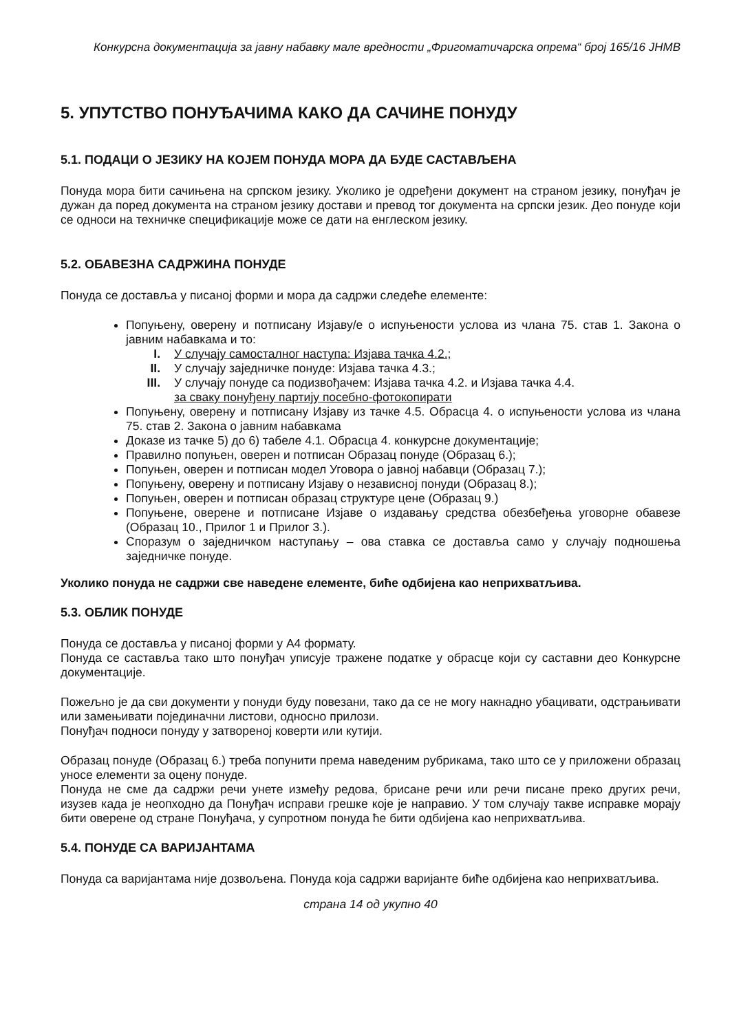Конкурсна документација за јавну набавку мале вредности „Фригоматичарска опрема“ број 165/16 ЈНМВ
5. УПУТСТВО ПОНУЂАЧИМА КАКО ДА САЧИНЕ ПОНУДУ
5.1. ПОДАЦИ О ЈЕЗИКУ НА КОЈЕМ ПОНУДА МОРА ДА БУДЕ САСТАВЉЕНА
Понуда мора бити сачињена на српском језику. Уколико је одређени документ на страном језику, понуђач је дужан да поред документа на страном језику достави и превод тог документа на српски језик. Део понуде који се односи на техничке спецификације може се дати на енглеском језику.
5.2. ОБАВЕЗНА САДРЖИНА ПОНУДЕ
Понуда се доставља у писаној форми и мора да садржи следеће елементе:
Попуњену, оверену и потписану Изјаву/е о испуњености услова из члана 75. став 1. Закона о јавним набавкама и то:
I. У случају самосталног наступа: Изјава тачка 4.2.;
II. У случају заједничке понуде: Изјава тачка 4.3.;
III. У случају понуде са подизвођачем: Изјава тачка 4.2. и Изјава тачка 4.4.
за сваку понуђену партију посебно-фотокопирати
Попуњену, оверену и потписану Изјаву из тачке 4.5. Обрасца 4. о испуњености услова из члана 75. став 2. Закона о јавним набавкама
Доказе из тачке 5) до 6) табеле 4.1. Обрасца 4. конкурсне документације;
Правилно попуњен, оверен и потписан Образац понуде (Образац 6.);
Попуњен, оверен и потписан модел Уговора о јавној набавци (Образац 7.);
Попуњену, оверену и потписану Изјаву о независној понуди (Образац 8.);
Попуњен, оверен и потписан образац структуре цене (Образац 9.)
Попуњене, оверене и потписане Изјаве о издавању средства обезбеђења уговорне обавезе (Образац 10., Прилог 1 и Прилог 3.).
Споразум о заједничком наступању – ова ставка се доставља само у случају подношења заједничке понуде.
Уколико понуда не садржи све наведене елементе, биће одбијена као неприхватљива.
5.3. ОБЛИК ПОНУДЕ
Понуда се доставља у писаној форми у А4 формату.
Понуда се саставља тако што понуђач уписује тражене податке у обрасце који су саставни део Конкурсне документације.
Пожељно је да сви документи у понуди буду повезани, тако да се не могу накнадно убацивати, одстрањивати или замењивати појединачни листови, односно прилози.
Понуђач подноси понуду у затвореној коверти или кутији.
Образац понуде (Образац 6.) треба попунити према наведеним рубрикама, тако што се у приложени образац уносе елементи за оцену понуде.
Понуда не сме да садржи речи унете између редова, брисане речи или речи писане преко других речи, изузев када је неопходно да Понуђач исправи грешке које је направио. У том случају такве исправке морају бити оверене од стране Понуђача, у супротном понуда ће бити одбијена као неприхватљива.
5.4. ПОНУДЕ СА ВАРИЈАНТАМА
Понуда са варијантама није дозвољена. Понуда која садржи варијанте биће одбијена као неприхватљива.
страна 14 од укупно 40